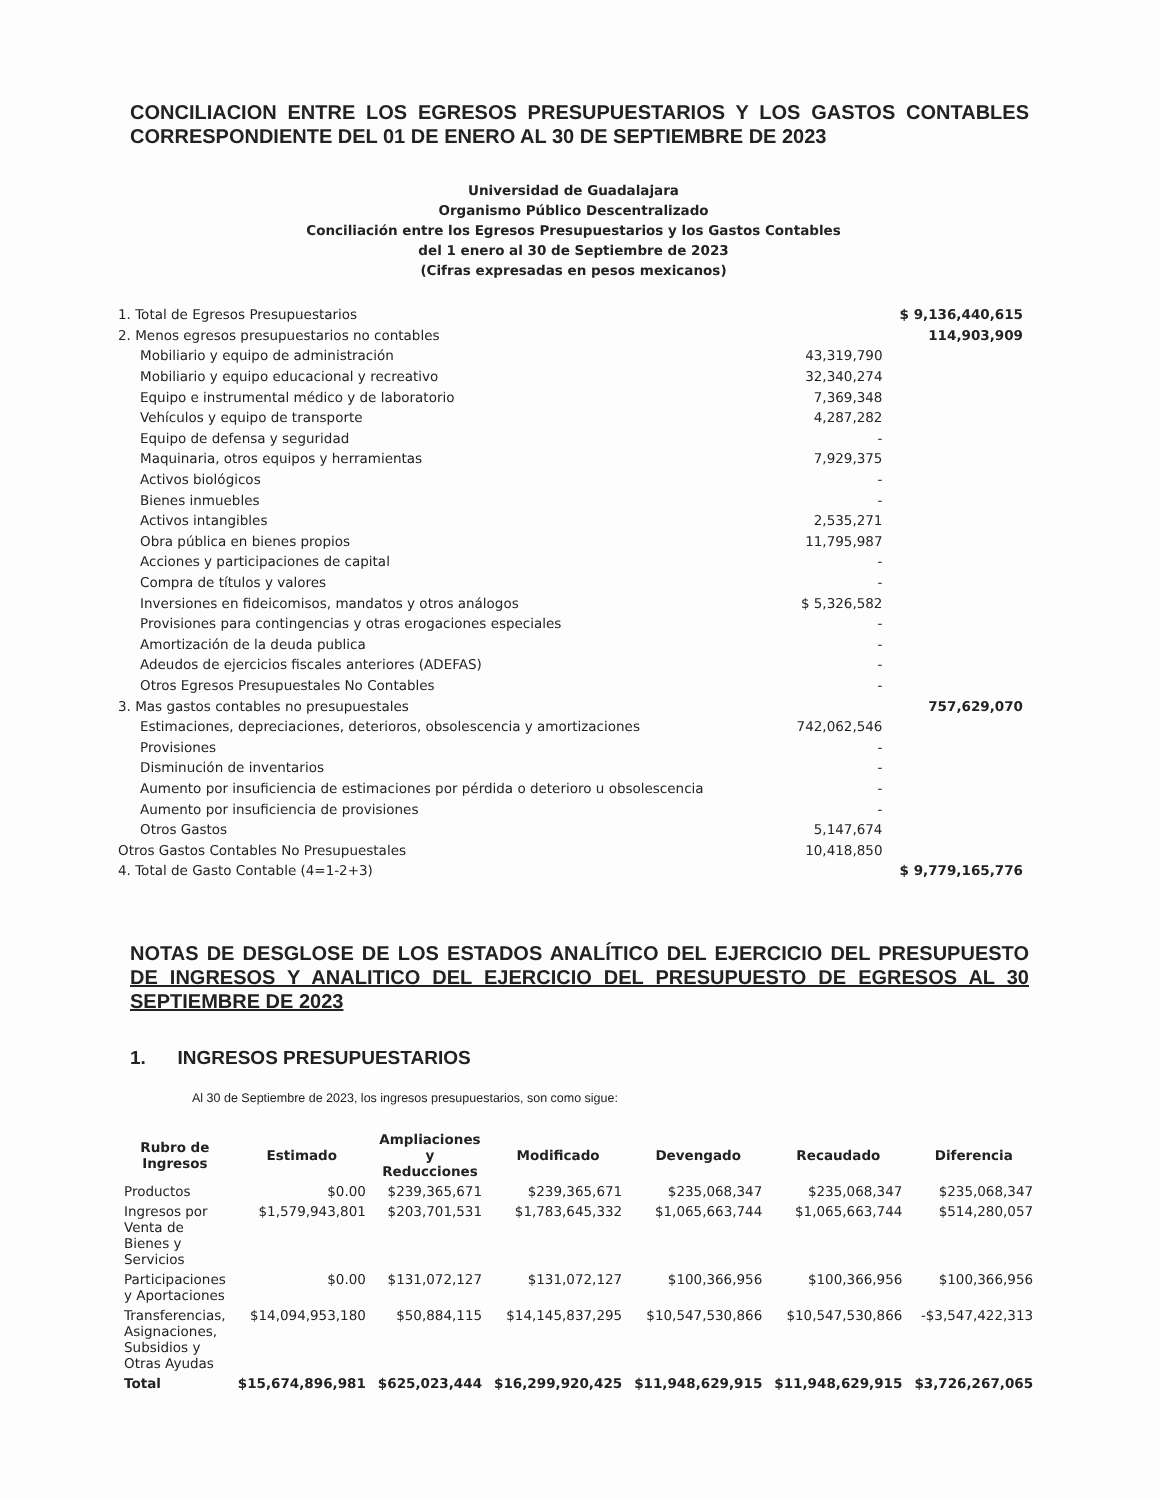CONCILIACION ENTRE LOS EGRESOS PRESUPUESTARIOS Y LOS GASTOS CONTABLES CORRESPONDIENTE DEL 01 DE ENERO AL 30 DE SEPTIEMBRE DE 2023
Universidad de Guadalajara
Organismo Público Descentralizado
Conciliación entre los Egresos Presupuestarios y los Gastos Contables
del 1 enero al 30 de Septiembre de 2023
(Cifras expresadas en pesos mexicanos)
| 1. Total de Egresos Presupuestarios | | $ 9,136,440,615 |
| 2. Menos egresos presupuestarios no contables | | 114,903,909 |
| Mobiliario y equipo de administración | 43,319,790 | |
| Mobiliario y equipo educacional y recreativo | 32,340,274 | |
| Equipo e instrumental médico y de laboratorio | 7,369,348 | |
| Vehículos y equipo de transporte | 4,287,282 | |
| Equipo de defensa y seguridad | - | |
| Maquinaria, otros equipos y herramientas | 7,929,375 | |
| Activos biológicos | - | |
| Bienes inmuebles | - | |
| Activos intangibles | 2,535,271 | |
| Obra pública en bienes propios | 11,795,987 | |
| Acciones y participaciones de capital | - | |
| Compra de títulos y valores | - | |
| Inversiones en fideicomisos, mandatos y otros análogos | $ 5,326,582 | |
| Provisiones para contingencias y otras erogaciones especiales | - | |
| Amortización de la deuda publica | - | |
| Adeudos de ejercicios fiscales anteriores (ADEFAS) | - | |
| Otros Egresos Presupuestales No Contables | - | |
| 3. Mas gastos contables no presupuestales | | 757,629,070 |
| Estimaciones, depreciaciones, deterioros, obsolescencia y amortizaciones | 742,062,546 | |
| Provisiones | - | |
| Disminución de inventarios | - | |
| Aumento por insuficiencia de estimaciones por pérdida o deterioro u obsolescencia | - | |
| Aumento por insuficiencia de provisiones | - | |
| Otros Gastos | 5,147,674 | |
| Otros Gastos Contables No Presupuestales | 10,418,850 | |
| 4. Total de Gasto Contable (4=1-2+3) | | $ 9,779,165,776 |
NOTAS DE DESGLOSE DE LOS ESTADOS ANALÍTICO DEL EJERCICIO DEL PRESUPUESTO DE INGRESOS Y ANALITICO DEL EJERCICIO DEL PRESUPUESTO DE EGRESOS AL 30 SEPTIEMBRE DE 2023
1. INGRESOS PRESUPUESTARIOS
Al 30 de Septiembre de 2023, los ingresos presupuestarios, son como sigue:
| Rubro de Ingresos | Estimado | Ampliaciones y Reducciones | Modificado | Devengado | Recaudado | Diferencia |
| --- | --- | --- | --- | --- | --- | --- |
| Productos | $0.00 | $239,365,671 | $239,365,671 | $235,068,347 | $235,068,347 | $235,068,347 |
| Ingresos por Venta de Bienes y Servicios | $1,579,943,801 | $203,701,531 | $1,783,645,332 | $1,065,663,744 | $1,065,663,744 | $514,280,057 |
| Participaciones y Aportaciones | $0.00 | $131,072,127 | $131,072,127 | $100,366,956 | $100,366,956 | $100,366,956 |
| Transferencias, Asignaciones, Subsidios y Otras Ayudas | $14,094,953,180 | $50,884,115 | $14,145,837,295 | $10,547,530,866 | $10,547,530,866 | -$3,547,422,313 |
| Total | $15,674,896,981 | $625,023,444 | $16,299,920,425 | $11,948,629,915 | $11,948,629,915 | $3,726,267,065 |